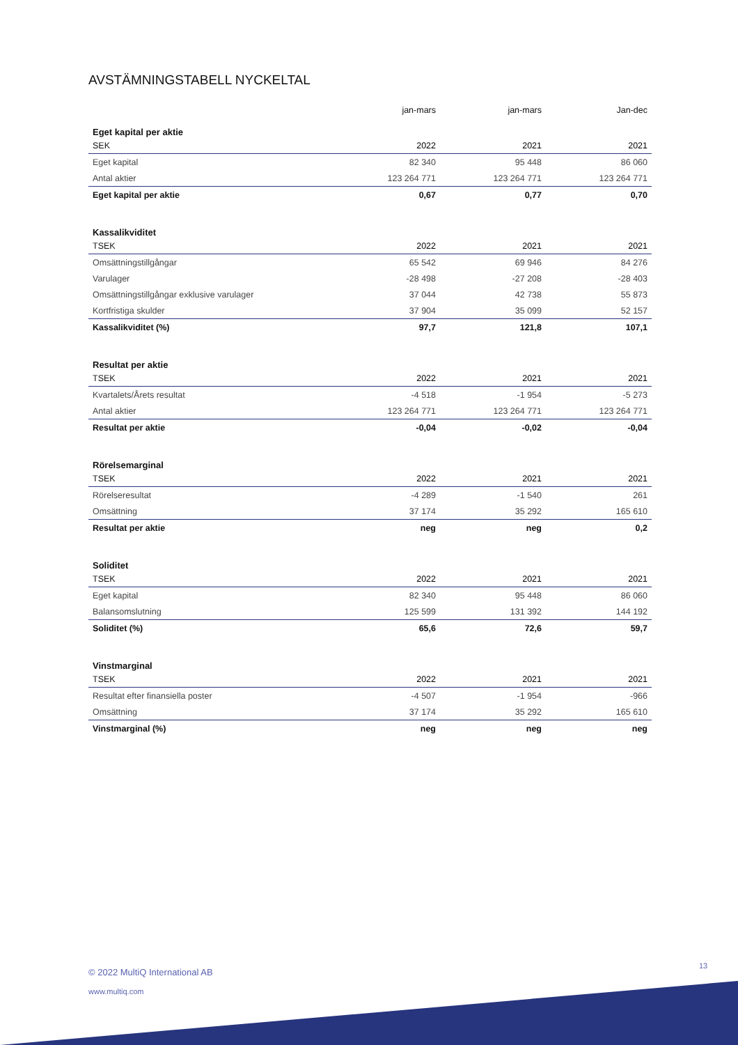AVSTÄMNINGSTABELL NYCKELTAL
| | jan-mars | jan-mars | Jan-dec |
| --- | --- | --- | --- |
| Eget kapital per aktie | | | |
| SEK | 2022 | 2021 | 2021 |
| Eget kapital | 82 340 | 95 448 | 86 060 |
| Antal aktier | 123 264 771 | 123 264 771 | 123 264 771 |
| Eget kapital per aktie | 0,67 | 0,77 | 0,70 |
| Kassalikviditet | | | |
| TSEK | 2022 | 2021 | 2021 |
| Omsättningstillgångar | 65 542 | 69 946 | 84 276 |
| Varulager | -28 498 | -27 208 | -28 403 |
| Omsättningstillgångar exklusive varulager | 37 044 | 42 738 | 55 873 |
| Kortfristiga skulder | 37 904 | 35 099 | 52 157 |
| Kassalikviditet (%) | 97,7 | 121,8 | 107,1 |
| Resultat per aktie | | | |
| TSEK | 2022 | 2021 | 2021 |
| Kvartalets/Årets resultat | -4 518 | -1 954 | -5 273 |
| Antal aktier | 123 264 771 | 123 264 771 | 123 264 771 |
| Resultat per aktie | -0,04 | -0,02 | -0,04 |
| Rörelsemarginal | | | |
| TSEK | 2022 | 2021 | 2021 |
| Rörelseresultat | -4 289 | -1 540 | 261 |
| Omsättning | 37 174 | 35 292 | 165 610 |
| Resultat per aktie | neg | neg | 0,2 |
| Soliditet | | | |
| TSEK | 2022 | 2021 | 2021 |
| Eget kapital | 82 340 | 95 448 | 86 060 |
| Balansomslutning | 125 599 | 131 392 | 144 192 |
| Soliditet (%) | 65,6 | 72,6 | 59,7 |
| Vinstmarginal | | | |
| TSEK | 2022 | 2021 | 2021 |
| Resultat efter finansiella poster | -4 507 | -1 954 | -966 |
| Omsättning | 37 174 | 35 292 | 165 610 |
| Vinstmarginal (%) | neg | neg | neg |
13
© 2022 MultiQ International AB
www.multiq.com